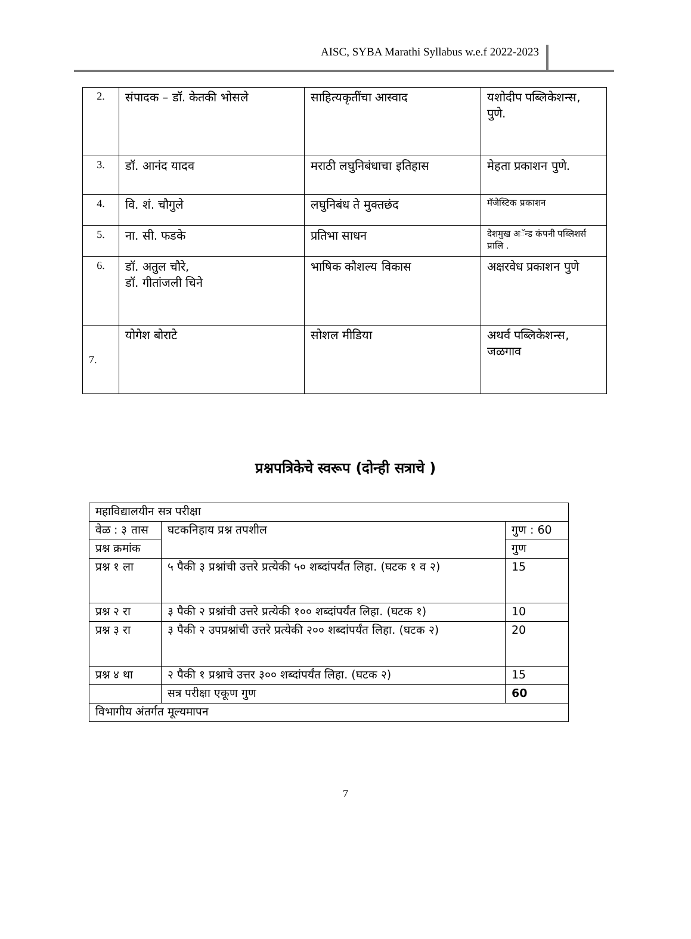AISC, SYBA Marathi Syllabus w.e.f 2022-2023
| 2. | संपादक – डॉ. केतकी भोसले | साहित्यकृतींचा आस्वाद | यशोदीप पब्लिकेशन्स, पुणे. |
| 3. | डॉ. आनंद यादव | मराठी लघुनिबंधाचा इतिहास | मेहता प्रकाशन पुणे. |
| 4. | वि. शं. चौगुले | लघुनिबंध ते मुक्तछंद | मॅजेस्टिक प्रकाशन |
| 5. | ना. सी. फडके | प्रतिभा साधन | देशमुख अॅन्ड कंपनी पब्लिशर्स प्रालि . |
| 6. | डॉ. अतुल चौरे, डॉ. गीतांजली चिने | भाषिक कौशल्य विकास | अक्षरवेध प्रकाशन पुणे |
| 7. | योगेश बोराटे | सोशल मीडिया | अथर्व पब्लिकेशन्स, जळगाव |
प्रश्नपत्रिकेचे स्वरूप (दोन्ही सत्राचे )
| महाविद्यालयीन सत्र परीक्षा | | |
| वेळ : ३ तास | घटकनिहाय प्रश्न तपशील | गुण : 60 |
| प्रश्न क्रमांक | | गुण |
| प्रश्न १ ला | ५ पैकी ३ प्रश्नांची उत्तरे प्रत्येकी ५० शब्दांपर्यंत लिहा. (घटक १ व २) | 15 |
| प्रश्न २ रा | ३ पैकी २ प्रश्नांची उत्तरे प्रत्येकी १०० शब्दांपर्यंत लिहा. (घटक १) | 10 |
| प्रश्न ३ रा | ३ पैकी २ उपप्रश्नांची उत्तरे प्रत्येकी २०० शब्दांपर्यंत लिहा. (घटक २) | 20 |
| प्रश्न ४ था | २ पैकी १ प्रश्नाचे उत्तर ३०० शब्दांपर्यंत लिहा. (घटक २) | 15 |
| | सत्र परीक्षा एकूण गुण | 60 |
| विभागीय अंतर्गत मूल्यमापन | | |
7